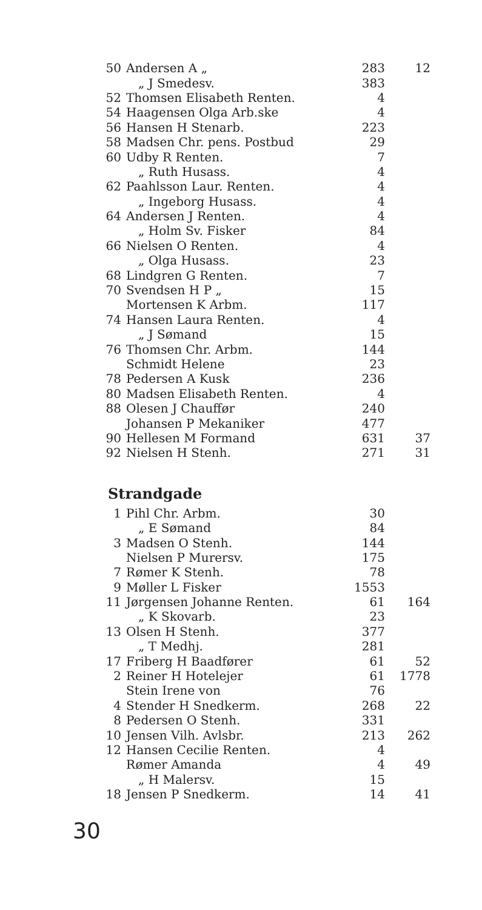| 50 | Andersen A „ | 283 | 12 |
| | „ J Smedesv. | 383 | |
| 52 | Thomsen Elisabeth Renten. | 4 | |
| 54 | Haagensen Olga Arb.ske | 4 | |
| 56 | Hansen H Stenarb. | 223 | |
| 58 | Madsen Chr. pens. Postbud | 29 | |
| 60 | Udby R Renten. | 7 | |
| | „ Ruth Husass. | 4 | |
| 62 | Paahlsson Laur. Renten. | 4 | |
| | „ Ingeborg Husass. | 4 | |
| 64 | Andersen J Renten. | 4 | |
| | „ Holm Sv. Fisker | 84 | |
| 66 | Nielsen O Renten. | 4 | |
| | „ Olga Husass. | 23 | |
| 68 | Lindgren G Renten. | 7 | |
| 70 | Svendsen H P „ | 15 | |
| | Mortensen K Arbm. | 117 | |
| 74 | Hansen Laura Renten. | 4 | |
| | „ J Sømand | 15 | |
| 76 | Thomsen Chr. Arbm. | 144 | |
| | Schmidt Helene | 23 | |
| 78 | Pedersen A Kusk | 236 | |
| 80 | Madsen Elisabeth Renten. | 4 | |
| 88 | Olesen J Chauffør | 240 | |
| | Johansen P Mekaniker | 477 | |
| 90 | Hellesen M Formand | 631 | 37 |
| 92 | Nielsen H Stenh. | 271 | 31 |
Strandgade
| 1 | Pihl Chr. Arbm. | 30 | |
| | „ E Sømand | 84 | |
| 3 | Madsen O Stenh. | 144 | |
| | Nielsen P Murersv. | 175 | |
| 7 | Rømer K Stenh. | 78 | |
| 9 | Møller L Fisker | 1553 | |
| 11 | Jørgensen Johanne Renten. | 61 | 164 |
| | „ K Skovarb. | 23 | |
| 13 | Olsen H Stenh. | 377 | |
| | „ T Medhj. | 281 | |
| 17 | Friberg H Baadfører | 61 | 52 |
| 2 | Reiner H Hotelejer | 61 | 1778 |
| | Stein Irene von | 76 | |
| 4 | Stender H Snedkerm. | 268 | 22 |
| 8 | Pedersen O Stenh. | 331 | |
| 10 | Jensen Vilh. Avlsbr. | 213 | 262 |
| 12 | Hansen Cecilie Renten. | 4 | |
| | Rømer Amanda | 4 | 49 |
| | „ H Malersv. | 15 | |
| 18 | Jensen P Snedkerm. | 14 | 41 |
30